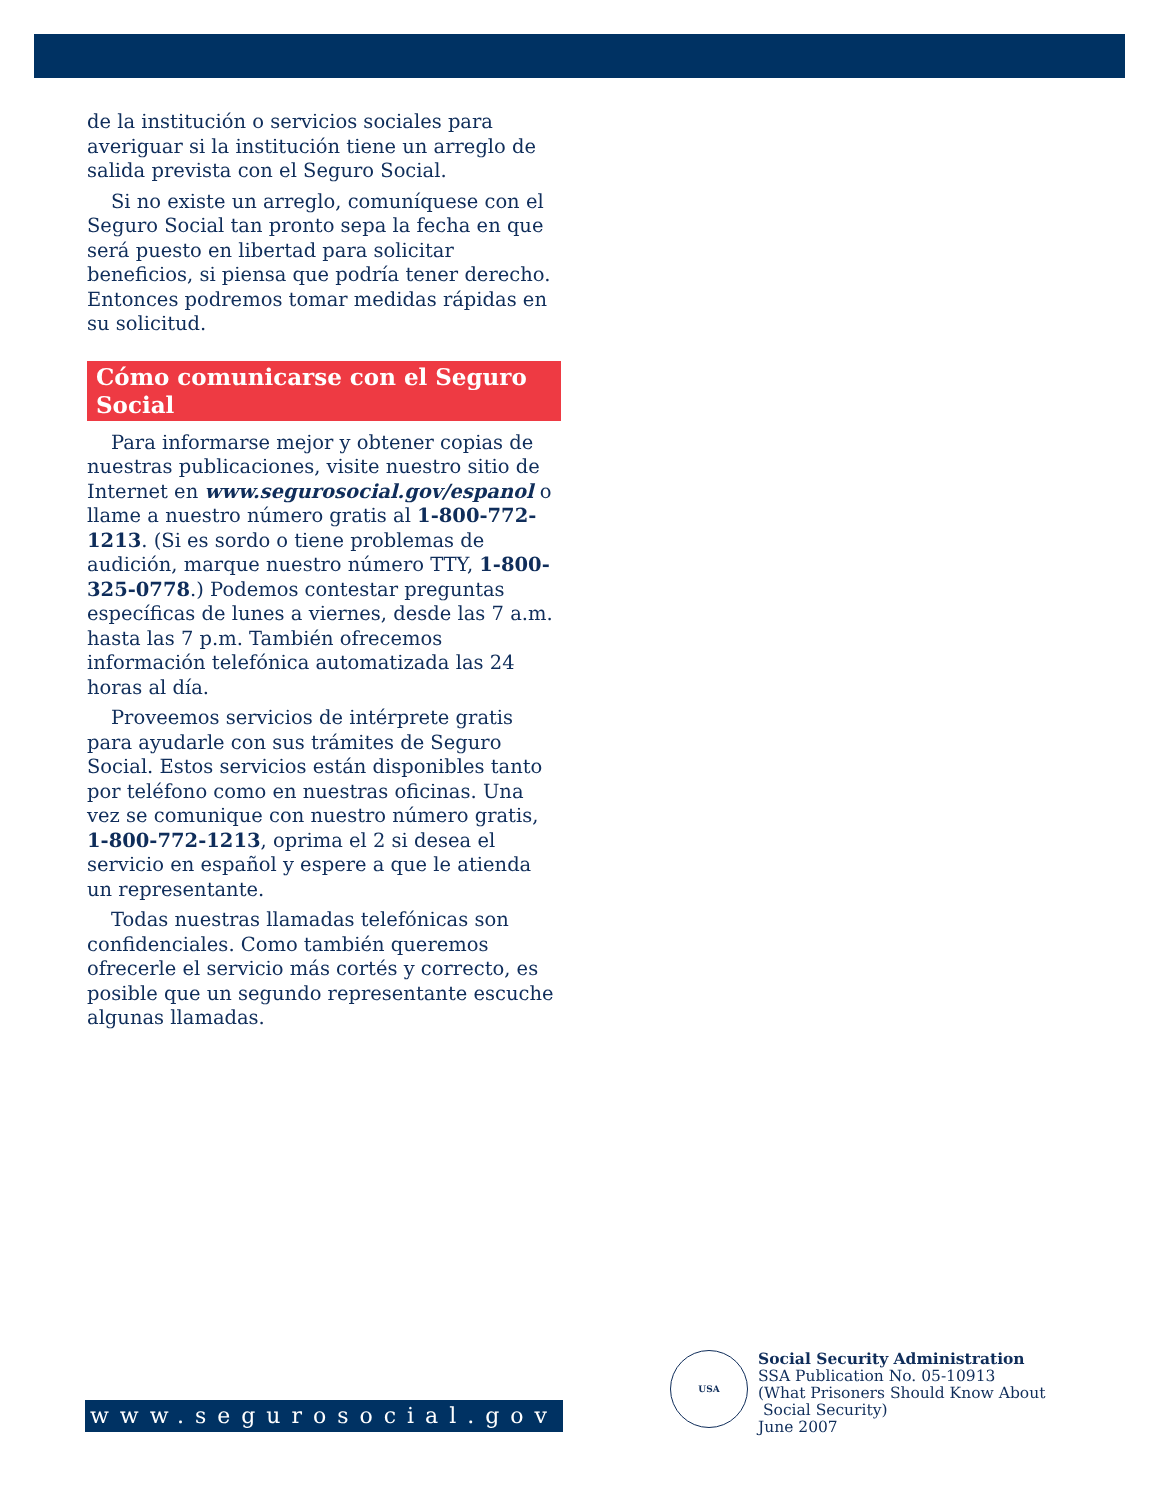de la institución o servicios sociales para averiguar si la institución tiene un arreglo de salida prevista con el Seguro Social.
Si no existe un arreglo, comuníquese con el Seguro Social tan pronto sepa la fecha en que será puesto en libertad para solicitar beneficios, si piensa que podría tener derecho. Entonces podremos tomar medidas rápidas en su solicitud.
Cómo comunicarse con el Seguro Social
Para informarse mejor y obtener copias de nuestras publicaciones, visite nuestro sitio de Internet en www.segurosocial.gov/espanol o llame a nuestro número gratis al 1-800-772-1213. (Si es sordo o tiene problemas de audición, marque nuestro número TTY, 1-800-325-0778.) Podemos contestar preguntas específicas de lunes a viernes, desde las 7 a.m. hasta las 7 p.m. También ofrecemos información telefónica automatizada las 24 horas al día.
Proveemos servicios de intérprete gratis para ayudarle con sus trámites de Seguro Social. Estos servicios están disponibles tanto por teléfono como en nuestras oficinas. Una vez se comunique con nuestro número gratis, 1-800-772-1213, oprima el 2 si desea el servicio en español y espere a que le atienda un representante.
Todas nuestras llamadas telefónicas son confidenciales. Como también queremos ofrecerle el servicio más cortés y correcto, es posible que un segundo representante escuche algunas llamadas.
www.segurosocial.gov
USA
Social Security Administration
SSA Publication No. 05-10913
(What Prisoners Should Know About
Social Security)
June 2007